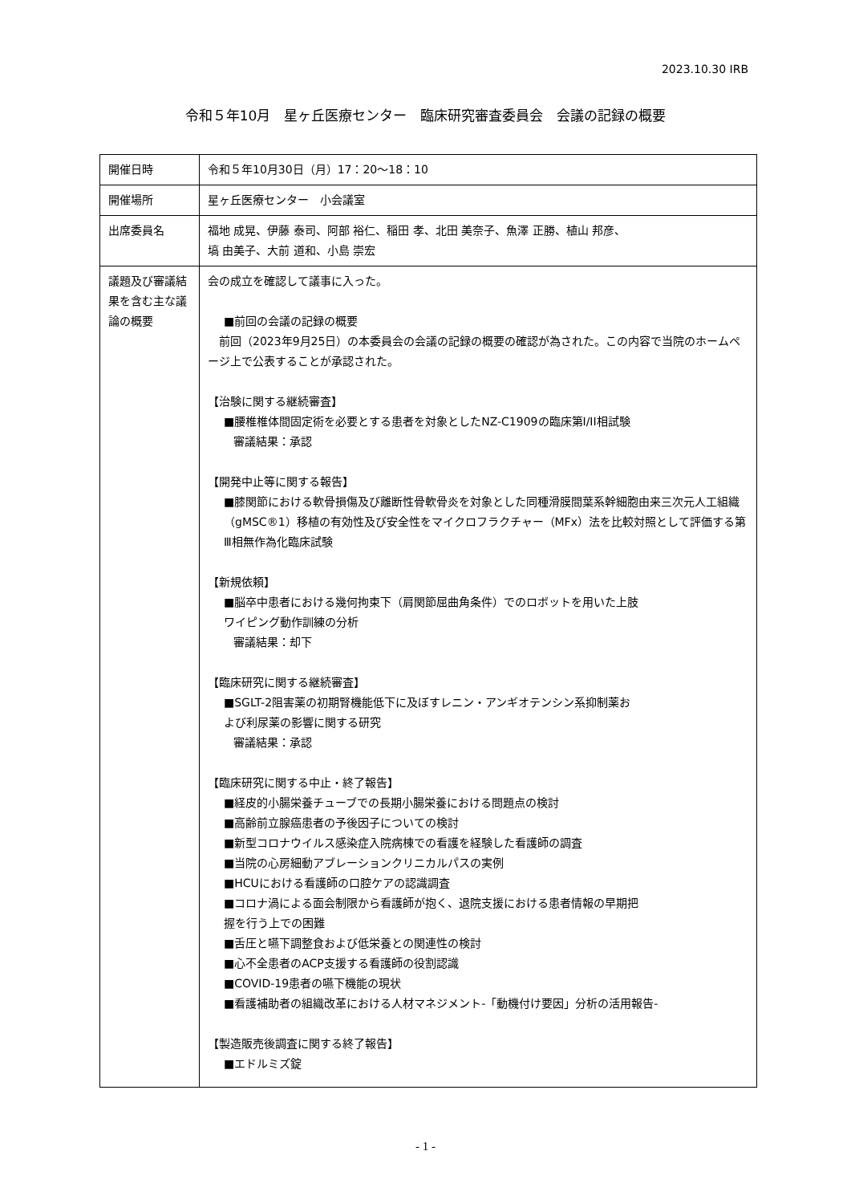2023.10.30 IRB
令和５年10月　星ヶ丘医療センター　臨床研究審査委員会　会議の記録の概要
| 開催日時 | 令和５年10月30日（月）17：20～18：10 |
| 開催場所 | 星ヶ丘医療センター 小会議室 |
| 出席委員名 | 福地 成晃、伊藤 泰司、阿部 裕仁、稲田 孝、北田 美奈子、魚澤 正勝、植山 邦彦、 塙 由美子、大前 道和、小島 崇宏 |
| 議題及び審議結果を含む主な議論の概要 | 会の成立を確認して議事に入った。 ■前回の会議の記録の概要 前回（2023年9月25日）の本委員会の会議の記録の概要の確認が為された。この内容で当院のホームページ上で公表することが承認された。 【治験に関する継続審査】 ■腰椎椎体間固定術を必要とする患者を対象としたNZ-C1909の臨床第I/II相試験 審議結果：承認 【開発中止等に関する報告】 ■膝関節における軟骨損傷及び離断性骨軟骨炎を対象とした同種滑膜間葉系幹細胞由来三次元人工組織（gMSC®1）移植の有効性及び安全性をマイクロフラクチャー（MFx）法を比較対照として評価する第Ⅲ相無作為化臨床試験 【新規依頼】 ■脳卒中患者における幾何拘束下（肩関節屈曲角条件）でのロボットを用いた上肢 ワイピング動作訓練の分析 審議結果：却下 【臨床研究に関する継続審査】 ■SGLT-2阻害薬の初期腎機能低下に及ぼすレニン・アンギオテンシン系抑制薬お よび利尿薬の影響に関する研究 審議結果：承認 【臨床研究に関する中止・終了報告】 ■経皮的小腸栄養チューブでの長期小腸栄養における問題点の検討 ■高齢前立腺癌患者の予後因子についての検討 ■新型コロナウイルス感染症入院病棟での看護を経験した看護師の調査 ■当院の心房細動アブレーションクリニカルパスの実例 ■HCUにおける看護師の口腔ケアの認識調査 ■コロナ渦による面会制限から看護師が抱く、退院支援における患者情報の早期把 握を行う上での困難 ■舌圧と嚥下調整食および低栄養との関連性の検討 ■心不全患者のACP支援する看護師の役割認識 ■COVID-19患者の嚥下機能の現状 ■看護補助者の組織改革における人材マネジメント-「動機付け要因」分析の活用報告- 【製造販売後調査に関する終了報告】 ■エドルミズ錠 |
- 1 -